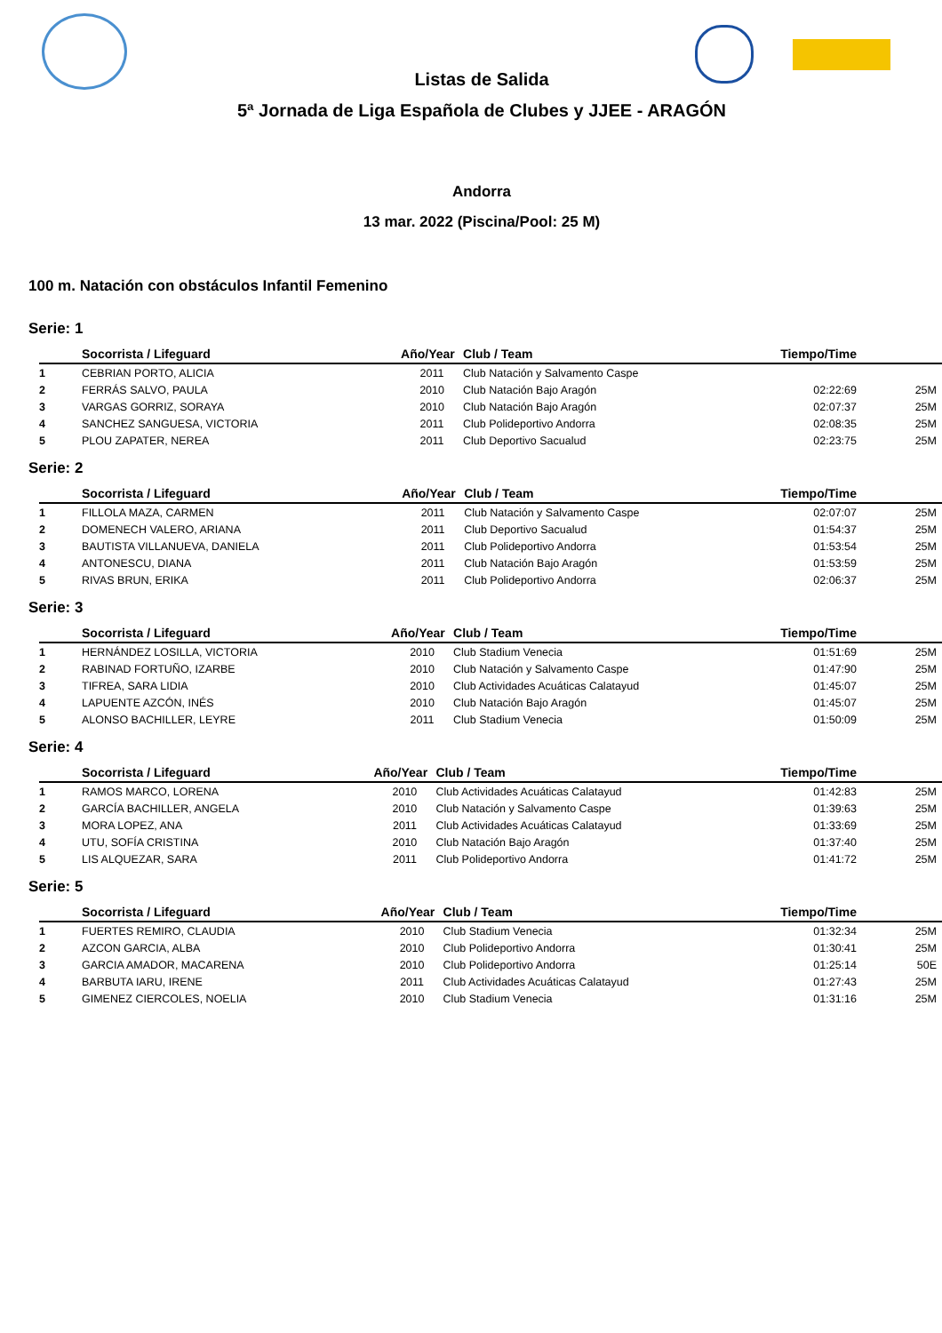Listas de Salida
5ª Jornada de Liga Española de Clubes y JJEE - ARAGÓN
Andorra
13 mar. 2022 (Piscina/Pool: 25 M)
100 m. Natación con obstáculos Infantil Femenino
Serie: 1
| | Socorrista / Lifeguard | Año/Year | Club / Team | Tiempo/Time | |
| --- | --- | --- | --- | --- | --- |
| 1 | CEBRIAN PORTO, ALICIA | 2011 | Club Natación y Salvamento Caspe | | |
| 2 | FERRÁS SALVO, PAULA | 2010 | Club Natación Bajo Aragón | 02:22:69 | 25M |
| 3 | VARGAS GORRIZ, SORAYA | 2010 | Club Natación Bajo Aragón | 02:07:37 | 25M |
| 4 | SANCHEZ SANGUESA, VICTORIA | 2011 | Club Polideportivo Andorra | 02:08:35 | 25M |
| 5 | PLOU ZAPATER, NEREA | 2011 | Club Deportivo Sacualud | 02:23:75 | 25M |
Serie: 2
| | Socorrista / Lifeguard | Año/Year | Club / Team | Tiempo/Time | |
| --- | --- | --- | --- | --- | --- |
| 1 | FILLOLA MAZA, CARMEN | 2011 | Club Natación y Salvamento Caspe | 02:07:07 | 25M |
| 2 | DOMENECH VALERO, ARIANA | 2011 | Club Deportivo Sacualud | 01:54:37 | 25M |
| 3 | BAUTISTA VILLANUEVA, DANIELA | 2011 | Club Polideportivo Andorra | 01:53:54 | 25M |
| 4 | ANTONESCU, DIANA | 2011 | Club Natación Bajo Aragón | 01:53:59 | 25M |
| 5 | RIVAS BRUN, ERIKA | 2011 | Club Polideportivo Andorra | 02:06:37 | 25M |
Serie: 3
| | Socorrista / Lifeguard | Año/Year | Club / Team | Tiempo/Time | |
| --- | --- | --- | --- | --- | --- |
| 1 | HERNÁNDEZ LOSILLA, VICTORIA | 2010 | Club Stadium Venecia | 01:51:69 | 25M |
| 2 | RABINAD FORTUÑO, IZARBE | 2010 | Club Natación y Salvamento Caspe | 01:47:90 | 25M |
| 3 | TIFREA, SARA LIDIA | 2010 | Club Actividades Acuáticas Calatayud | 01:45:07 | 25M |
| 4 | LAPUENTE AZCÓN, INÉS | 2010 | Club Natación Bajo Aragón | 01:45:07 | 25M |
| 5 | ALONSO BACHILLER, LEYRE | 2011 | Club Stadium Venecia | 01:50:09 | 25M |
Serie: 4
| | Socorrista / Lifeguard | Año/Year | Club / Team | Tiempo/Time | |
| --- | --- | --- | --- | --- | --- |
| 1 | RAMOS MARCO, LORENA | 2010 | Club Actividades Acuáticas Calatayud | 01:42:83 | 25M |
| 2 | GARCÍA BACHILLER, ANGELA | 2010 | Club Natación y Salvamento Caspe | 01:39:63 | 25M |
| 3 | MORA LOPEZ, ANA | 2011 | Club Actividades Acuáticas Calatayud | 01:33:69 | 25M |
| 4 | UTU, SOFÍA CRISTINA | 2010 | Club Natación Bajo Aragón | 01:37:40 | 25M |
| 5 | LIS ALQUEZAR, SARA | 2011 | Club Polideportivo Andorra | 01:41:72 | 25M |
Serie: 5
| | Socorrista / Lifeguard | Año/Year | Club / Team | Tiempo/Time | |
| --- | --- | --- | --- | --- | --- |
| 1 | FUERTES REMIRO, CLAUDIA | 2010 | Club Stadium Venecia | 01:32:34 | 25M |
| 2 | AZCON GARCIA, ALBA | 2010 | Club Polideportivo Andorra | 01:30:41 | 25M |
| 3 | GARCIA AMADOR, MACARENA | 2010 | Club Polideportivo Andorra | 01:25:14 | 50E |
| 4 | BARBUTA IARU, IRENE | 2011 | Club Actividades Acuáticas Calatayud | 01:27:43 | 25M |
| 5 | GIMENEZ CIERCOLES, NOELIA | 2010 | Club Stadium Venecia | 01:31:16 | 25M |